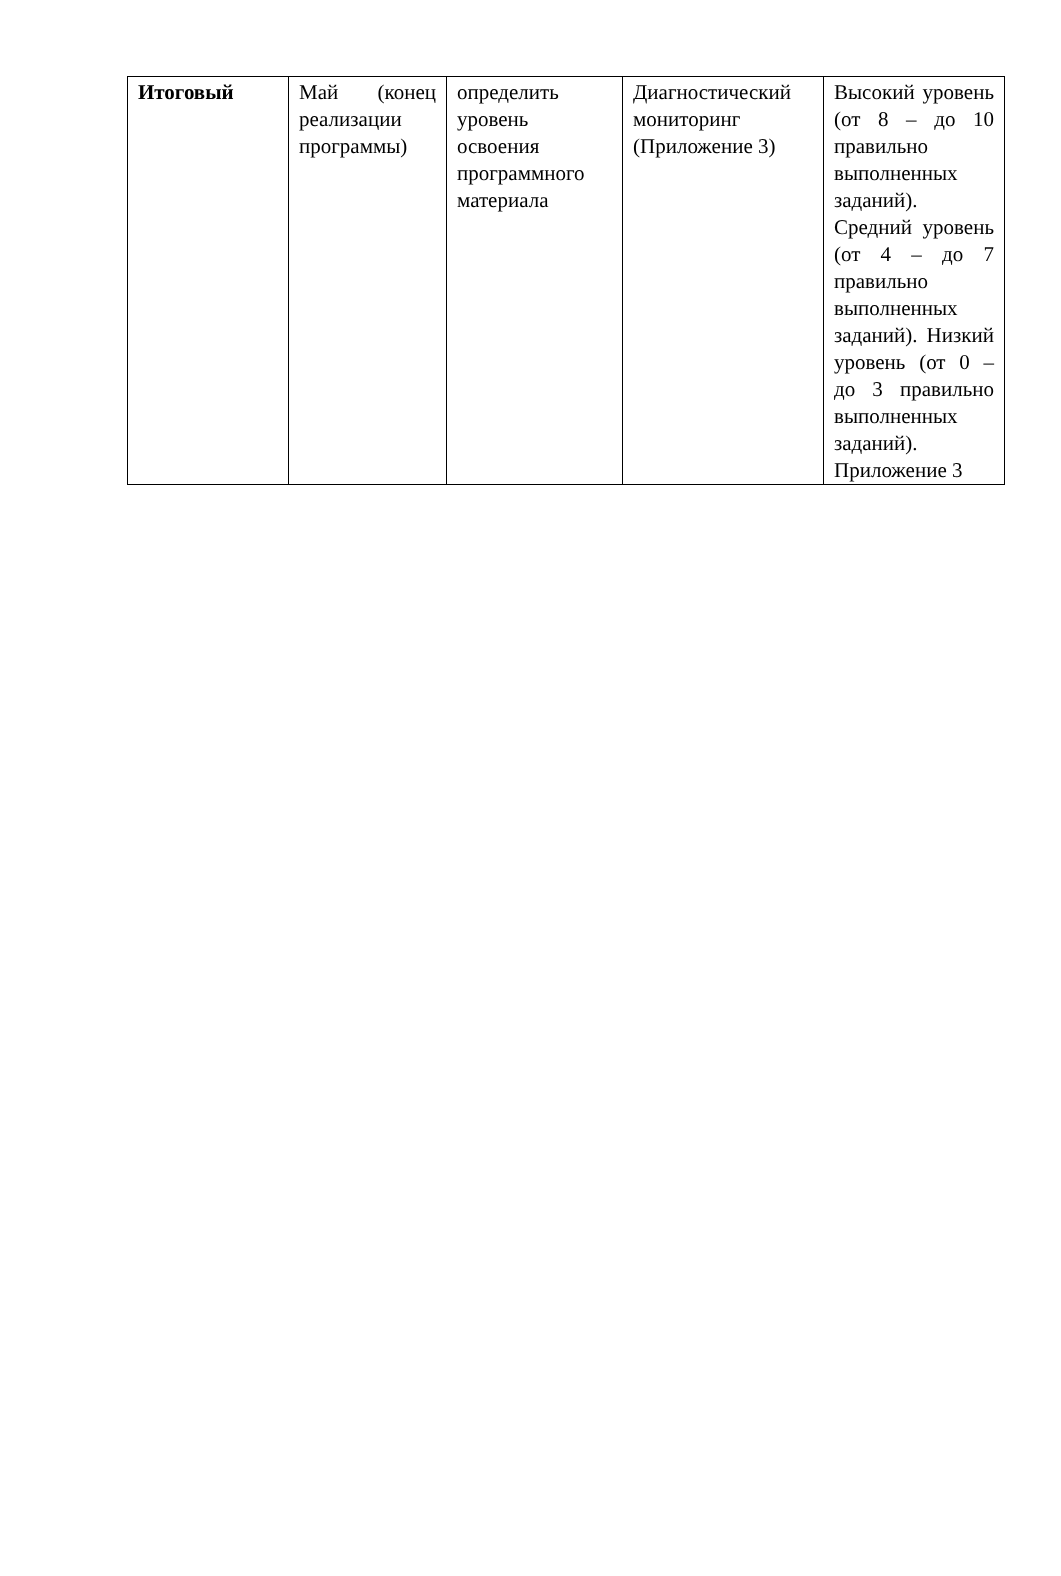| Итоговый | Май (конец реализации программы) | определить уровень освоения программного материала | Диагностический мониторинг (Приложение 3) | Высокий уровень (от 8 – до 10 правильно выполненных заданий). Средний уровень (от 4 – до 7 правильно выполненных заданий). Низкий уровень (от 0 – до 3 правильно выполненных заданий). Приложение 3 |